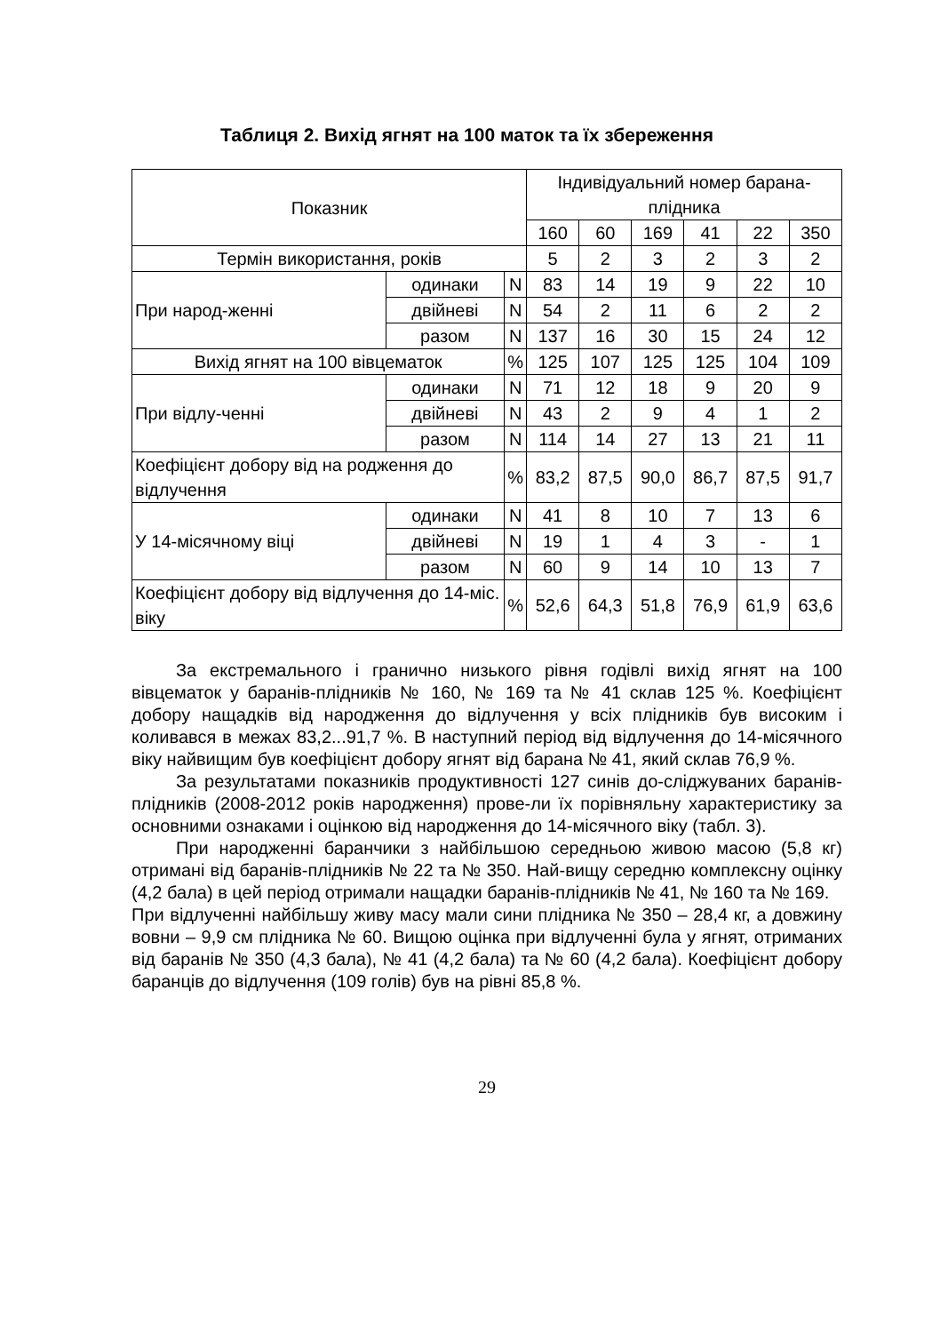Таблиця 2. Вихід ягнят на 100 маток та їх збереження
| Показник | | | Індивідуальний номер барана-плідника | | | | | |
| --- | --- | --- | --- | --- | --- | --- | --- | --- |
| | | | 160 | 60 | 169 | 41 | 22 | 350 |
| Термін використання, років | | | 5 | 2 | 3 | 2 | 3 | 2 |
| При народ-женні | одинаки | N | 83 | 14 | 19 | 9 | 22 | 10 |
| | двійневі | N | 54 | 2 | 11 | 6 | 2 | 2 |
| | разом | N | 137 | 16 | 30 | 15 | 24 | 12 |
| Вихід ягнят на 100 вівцематок | | % | 125 | 107 | 125 | 125 | 104 | 109 |
| При відлу-ченні | одинаки | N | 71 | 12 | 18 | 9 | 20 | 9 |
| | двійневі | N | 43 | 2 | 9 | 4 | 1 | 2 |
| | разом | N | 114 | 14 | 27 | 13 | 21 | 11 |
| Коефіцієнт добору від на родження до відлучення | | % | 83,2 | 87,5 | 90,0 | 86,7 | 87,5 | 91,7 |
| У 14-місячному віці | одинаки | N | 41 | 8 | 10 | 7 | 13 | 6 |
| | двійневі | N | 19 | 1 | 4 | 3 | - | 1 |
| | разом | N | 60 | 9 | 14 | 10 | 13 | 7 |
| Коефіцієнт добору від відлучення до 14-міс. віку | | % | 52,6 | 64,3 | 51,8 | 76,9 | 61,9 | 63,6 |
За екстремального і гранично низького рівня годівлі вихід ягнят на 100 вівцематок у баранів-плідників № 160, № 169 та № 41 склав 125 %. Коефіцієнт добору нащадків від народження до відлучення у всіх плідників був високим і коливався в межах 83,2...91,7 %. В наступний період від відлучення до 14-місячного віку найвищим був коефіцієнт добору ягнят від барана № 41, який склав 76,9 %.
За результатами показників продуктивності 127 синів до-сліджуваних баранів-плідників (2008-2012 років народження) прове-ли їх порівняльну характеристику за основними ознаками і оцінкою від народження до 14-місячного віку (табл. 3).
При народженні баранчики з найбільшою середньою живою масою (5,8 кг) отримані від баранів-плідників № 22 та № 350. Най-вищу середню комплексну оцінку (4,2 бала) в цей період отримали нащадки баранів-плідників № 41, № 160 та № 169.
При відлученні найбільшу живу масу мали сини плідника № 350 – 28,4 кг, а довжину вовни – 9,9 см плідника № 60. Вищою оцінка при відлученні була у ягнят, отриманих від баранів № 350 (4,3 бала), № 41 (4,2 бала) та № 60 (4,2 бала). Коефіцієнт добору баранців до відлучення (109 голів) був на рівні 85,8 %.
29